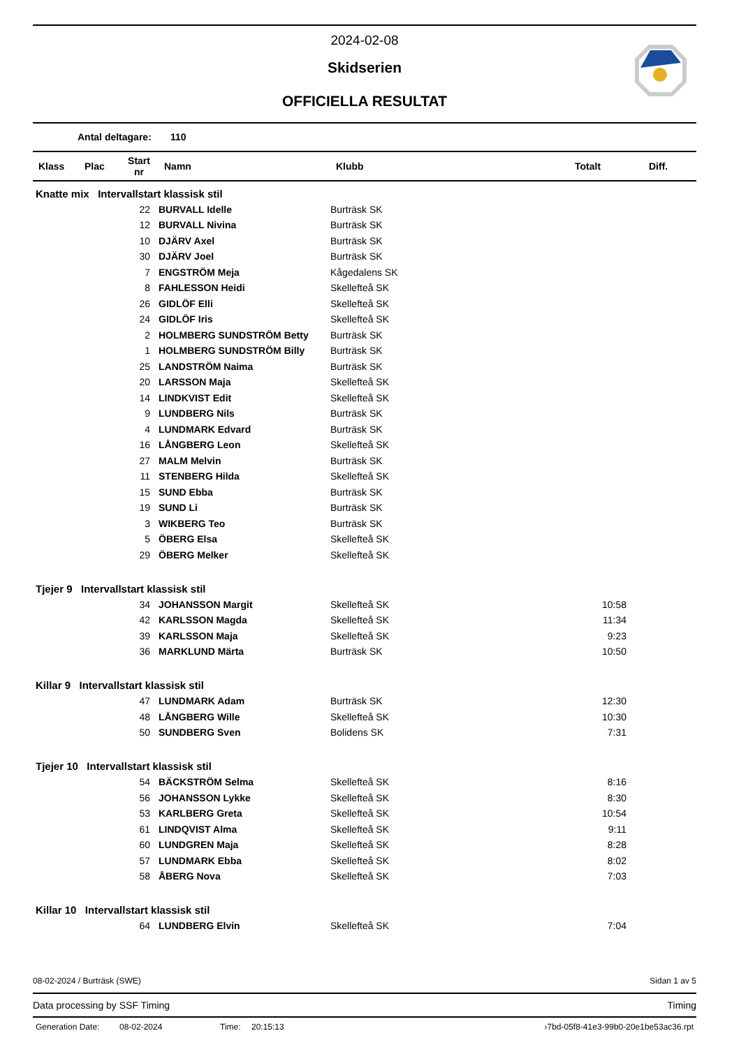2024-02-08
Skidserien
OFFICIELLA RESULTAT
Antal deltagare: 110
| Klass | Plac | Start nr | Namn | Klubb | Totalt | Diff. |
| --- | --- | --- | --- | --- | --- | --- |
| Knatte mix Intervallstart klassisk stil | | | | | | |
| | | 22 | BURVALL Idelle | Burträsk SK | | |
| | | 12 | BURVALL Nivina | Burträsk SK | | |
| | | 10 | DJÄRV Axel | Burträsk SK | | |
| | | 30 | DJÄRV Joel | Burträsk SK | | |
| | | 7 | ENGSTRÖM Meja | Kågedalens SK | | |
| | | 8 | FAHLESSON Heidi | Skellefteå SK | | |
| | | 26 | GIDLÖF Elli | Skellefteå SK | | |
| | | 24 | GIDLÖF Iris | Skellefteå SK | | |
| | | 2 | HOLMBERG SUNDSTRÖM Betty | Burträsk SK | | |
| | | 1 | HOLMBERG SUNDSTRÖM Billy | Burträsk SK | | |
| | | 25 | LANDSTRÖM Naima | Burträsk SK | | |
| | | 20 | LARSSON Maja | Skellefteå SK | | |
| | | 14 | LINDKVIST Edit | Skellefteå SK | | |
| | | 9 | LUNDBERG Nils | Burträsk SK | | |
| | | 4 | LUNDMARK Edvard | Burträsk SK | | |
| | | 16 | LÅNGBERG Leon | Skellefteå SK | | |
| | | 27 | MALM Melvin | Burträsk SK | | |
| | | 11 | STENBERG Hilda | Skellefteå SK | | |
| | | 15 | SUND Ebba | Burträsk SK | | |
| | | 19 | SUND Li | Burträsk SK | | |
| | | 3 | WIKBERG Teo | Burträsk SK | | |
| | | 5 | ÖBERG Elsa | Skellefteå SK | | |
| | | 29 | ÖBERG Melker | Skellefteå SK | | |
| Tjejer 9 Intervallstart klassisk stil | | | | | | |
| | | 34 | JOHANSSON Margit | Skellefteå SK | 10:58 | |
| | | 42 | KARLSSON Magda | Skellefteå SK | 11:34 | |
| | | 39 | KARLSSON Maja | Skellefteå SK | 9:23 | |
| | | 36 | MARKLUND Märta | Burträsk SK | 10:50 | |
| Killar 9 Intervallstart klassisk stil | | | | | | |
| | | 47 | LUNDMARK Adam | Burträsk SK | 12:30 | |
| | | 48 | LÅNGBERG Wille | Skellefteå SK | 10:30 | |
| | | 50 | SUNDBERG Sven | Bolidens SK | 7:31 | |
| Tjejer 10 Intervallstart klassisk stil | | | | | | |
| | | 54 | BÄCKSTRÖM Selma | Skellefteå SK | 8:16 | |
| | | 56 | JOHANSSON Lykke | Skellefteå SK | 8:30 | |
| | | 53 | KARLBERG Greta | Skellefteå SK | 10:54 | |
| | | 61 | LINDQVIST Alma | Skellefteå SK | 9:11 | |
| | | 60 | LUNDGREN Maja | Skellefteå SK | 8:28 | |
| | | 57 | LUNDMARK Ebba | Skellefteå SK | 8:02 | |
| | | 58 | ÅBERG Nova | Skellefteå SK | 7:03 | |
| Killar 10 Intervallstart klassisk stil | | | | | | |
| | | 64 | LUNDBERG Elvin | Skellefteå SK | 7:04 | |
08-02-2024 / Burträsk (SWE) Sidan 1 av 5
Data processing by SSF Timing Timing
Generation Date: 08-02-2024 Time: 20:15:13 ›7bd-05f8-41e3-99b0-20e1be53ac36.rpt